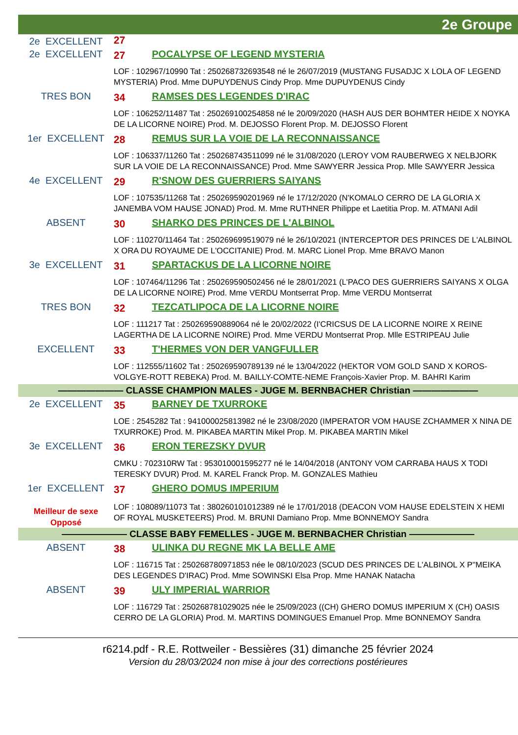2e Groupe
| 2e EXCELLENT | 27 |
| 2e EXCELLENT | 27 | POCALYPSE OF LEGEND MYSTERIA |
| | LOF : 102967/10990 Tat : 250268732693548 né le 26/07/2019 (MUSTANG FUSADJC X LOLA OF LEGEND MYSTERIA) Prod. Mme DUPUYDENUS Cindy Prop. Mme DUPUYDENUS Cindy | |
| TRES BON | 34 | RAMSES DES LEGENDES D'IRAC |
| | LOF : 106252/11487 Tat : 250269100254858 né le 20/09/2020 (HASH AUS DER BOHMTER HEIDE X NOYKA DE LA LICORNE NOIRE) Prod. M. DEJOSSO Florent Prop. M. DEJOSSO Florent | |
| 1er EXCELLENT | 28 | REMUS SUR LA VOIE DE LA RECONNAISSANCE |
| | LOF : 106337/11260 Tat : 250268743511099 né le 31/08/2020 (LEROY VOM RAUBERWEG X NELBJORK SUR LA VOIE DE LA RECONNAISSANCE) Prod. Mme SAWYERR Jessica Prop. Mlle SAWYERR Jessica | |
| 4e EXCELLENT | 29 | R'SNOW DES GUERRIERS SAIYANS |
| | LOF : 107535/11268 Tat : 250269590201969 né le 17/12/2020 (N'KOMALO CERRO DE LA GLORIA X JANEMBA VOM HAUSE JONAD) Prod. M. Mme RUTHNER Philippe et Laetitia Prop. M. ATMANI Adil | |
| ABSENT | 30 | SHARKO DES PRINCES DE L'ALBINOL |
| | LOF : 110270/11464 Tat : 250269699519079 né le 26/10/2021 (INTERCEPTOR DES PRINCES DE L'ALBINOL X ORA DU ROYAUME DE L'OCCITANIE) Prod. M. MARC Lionel Prop. Mme BRAVO Manon | |
| 3e EXCELLENT | 31 | SPARTACKUS DE LA LICORNE NOIRE |
| | LOF : 107464/11296 Tat : 250269590502456 né le 28/01/2021 (L'PACO DES GUERRIERS SAIYANS X OLGA DE LA LICORNE NOIRE) Prod. Mme VERDU Montserrat Prop. Mme VERDU Montserrat | |
| TRES BON | 32 | TEZCATLIPOCA DE LA LICORNE NOIRE |
| | LOF : 111217 Tat : 250269590889064 né le 20/02/2022 (I'CRICSUS DE LA LICORNE NOIRE X REINE LAGERTHA DE LA LICORNE NOIRE) Prod. Mme VERDU Montserrat Prop. Mlle ESTRIPEAU Julie | |
| EXCELLENT | 33 | T'HERMES VON DER VANGFULLER |
| | LOF : 112555/11602 Tat : 250269590789139 né le 13/04/2022 (HEKTOR VOM GOLD SAND X KOROS-VOLGYE-ROTT REBEKA) Prod. M. BAILLY-COMTE-NEME François-Xavier Prop. M. BAHRI Karim | |
| ——————— CLASSE CHAMPION MALES - JUGE M. BERNBACHER Christian ——————— | | |
| 2e EXCELLENT | 35 | BARNEY DE TXURROKE |
| | LOE : 2545282 Tat : 941000025813982 né le 23/08/2020 (IMPERATOR VOM HAUSE ZCHAMMER X NINA DE TXURROKE) Prod. M. PIKABEA MARTIN Mikel Prop. M. PIKABEA MARTIN Mikel | |
| 3e EXCELLENT | 36 | ERON TEREZSKY DVUR |
| | CMKU : 702310RW Tat : 953010001595277 né le 14/04/2018 (ANTONY VOM CARRABA HAUS X TODI TERESKY DVUR) Prod. M. KAREL Franck Prop. M. GONZALES Mathieu | |
| 1er EXCELLENT Meilleur de sexe Opposé | 37 | GHERO DOMUS IMPERIUM |
| | LOF : 108089/11073 Tat : 380260101012389 né le 17/01/2018 (DEACON VOM HAUSE EDELSTEIN X HEMI OF ROYAL MUSKETEERS) Prod. M. BRUNI Damiano Prop. Mme BONNEMOY Sandra | |
| ——————— CLASSE BABY FEMELLES - JUGE M. BERNBACHER Christian ——————— | | |
| ABSENT | 38 | ULINKA DU REGNE MK LA BELLE AME |
| | LOF : 116715 Tat : 250268780971853 née le 08/10/2023 (SCUD DES PRINCES DE L'ALBINOL X P''MEIKA DES LEGENDES D'IRAC) Prod. Mme SOWINSKI Elsa Prop. Mme HANAK Natacha | |
| ABSENT | 39 | ULY IMPERIAL WARRIOR |
| | LOF : 116729 Tat : 250268781029025 née le 25/09/2023 ((CH) GHERO DOMUS IMPERIUM X (CH) OASIS CERRO DE LA GLORIA) Prod. M. MARTINS DOMINGUES Emanuel Prop. Mme BONNEMOY Sandra | |
r6214.pdf - R.E. Rottweiler - Bessières (31) dimanche 25 février 2024
Version du 28/03/2024 non mise à jour des corrections postérieures